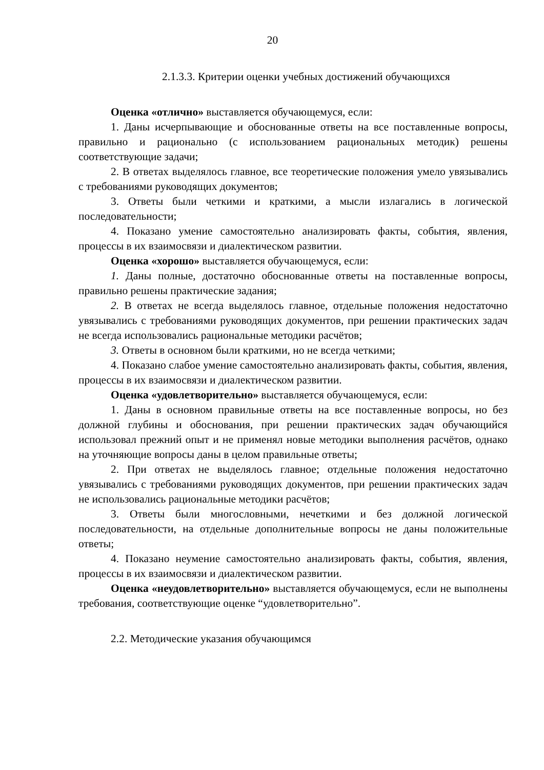20
2.1.3.3. Критерии оценки учебных достижений обучающихся
Оценка «отлично» выставляется обучающемуся, если:
1. Даны исчерпывающие и обоснованные ответы на все поставленные вопросы, правильно и рационально (с использованием рациональных методик) решены соответствующие задачи;
2. В ответах выделялось главное, все теоретические положения умело увязывались с требованиями руководящих документов;
3. Ответы были четкими и краткими, а мысли излагались в логической последовательности;
4. Показано умение самостоятельно анализировать факты, события, явления, процессы в их взаимосвязи и диалектическом развитии.
Оценка «хорошо» выставляется обучающемуся, если:
1. Даны полные, достаточно обоснованные ответы на поставленные вопросы, правильно решены практические задания;
2. В ответах не всегда выделялось главное, отдельные положения недостаточно увязывались с требованиями руководящих документов, при решении практических задач не всегда использовались рациональные методики расчётов;
3. Ответы в основном были краткими, но не всегда четкими;
4. Показано слабое умение самостоятельно анализировать факты, события, явления, процессы в их взаимосвязи и диалектическом развитии.
Оценка «удовлетворительно» выставляется обучающемуся, если:
1. Даны в основном правильные ответы на все поставленные вопросы, но без должной глубины и обоснования, при решении практических задач обучающийся использовал прежний опыт и не применял новые методики выполнения расчётов, однако на уточняющие вопросы даны в целом правильные ответы;
2. При ответах не выделялось главное; отдельные положения недостаточно увязывались с требованиями руководящих документов, при решении практических задач не использовались рациональные методики расчётов;
3. Ответы были многословными, нечеткими и без должной логической последовательности, на отдельные дополнительные вопросы не даны положительные ответы;
4. Показано неумение самостоятельно анализировать факты, события, явления, процессы в их взаимосвязи и диалектическом развитии.
Оценка «неудовлетворительно» выставляется обучающемуся, если не выполнены требования, соответствующие оценке “удовлетворительно”.
2.2. Методические указания обучающимся